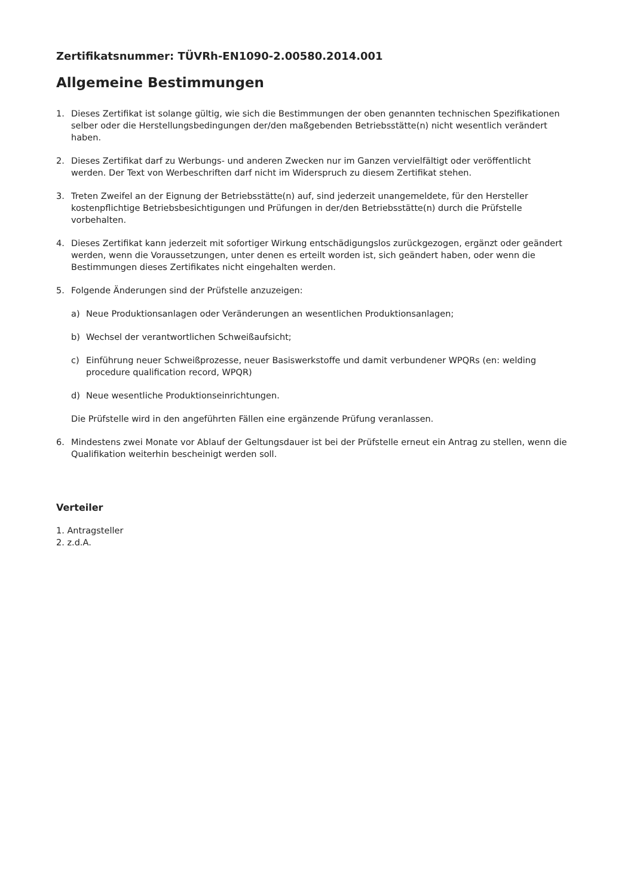Zertifikatsnummer: TÜVRh-EN1090-2.00580.2014.001
Allgemeine Bestimmungen
1. Dieses Zertifikat ist solange gültig, wie sich die Bestimmungen der oben genannten technischen Spezifikationen selber oder die Herstellungsbedingungen der/den maßgebenden Betriebsstätte(n) nicht wesentlich verändert haben.
2. Dieses Zertifikat darf zu Werbungs- und anderen Zwecken nur im Ganzen vervielfältigt oder veröffentlicht werden. Der Text von Werbeschriften darf nicht im Widerspruch zu diesem Zertifikat stehen.
3. Treten Zweifel an der Eignung der Betriebsstätte(n) auf, sind jederzeit unangemeldete, für den Hersteller kostenpflichtige Betriebsbesichtigungen und Prüfungen in der/den Betriebsstätte(n) durch die Prüfstelle vorbehalten.
4. Dieses Zertifikat kann jederzeit mit sofortiger Wirkung entschädigungslos zurückgezogen, ergänzt oder geändert werden, wenn die Voraussetzungen, unter denen es erteilt worden ist, sich geändert haben, oder wenn die Bestimmungen dieses Zertifikates nicht eingehalten werden.
5. Folgende Änderungen sind der Prüfstelle anzuzeigen:
a) Neue Produktionsanlagen oder Veränderungen an wesentlichen Produktionsanlagen;
b) Wechsel der verantwortlichen Schweißaufsicht;
c) Einführung neuer Schweißprozesse, neuer Basiswerkstoffe und damit verbundener WPQRs (en: welding procedure qualification record, WPQR)
d) Neue wesentliche Produktionseinrichtungen.
Die Prüfstelle wird in den angeführten Fällen eine ergänzende Prüfung veranlassen.
6. Mindestens zwei Monate vor Ablauf der Geltungsdauer ist bei der Prüfstelle erneut ein Antrag zu stellen, wenn die Qualifikation weiterhin bescheinigt werden soll.
Verteiler
1. Antragsteller
2. z.d.A.